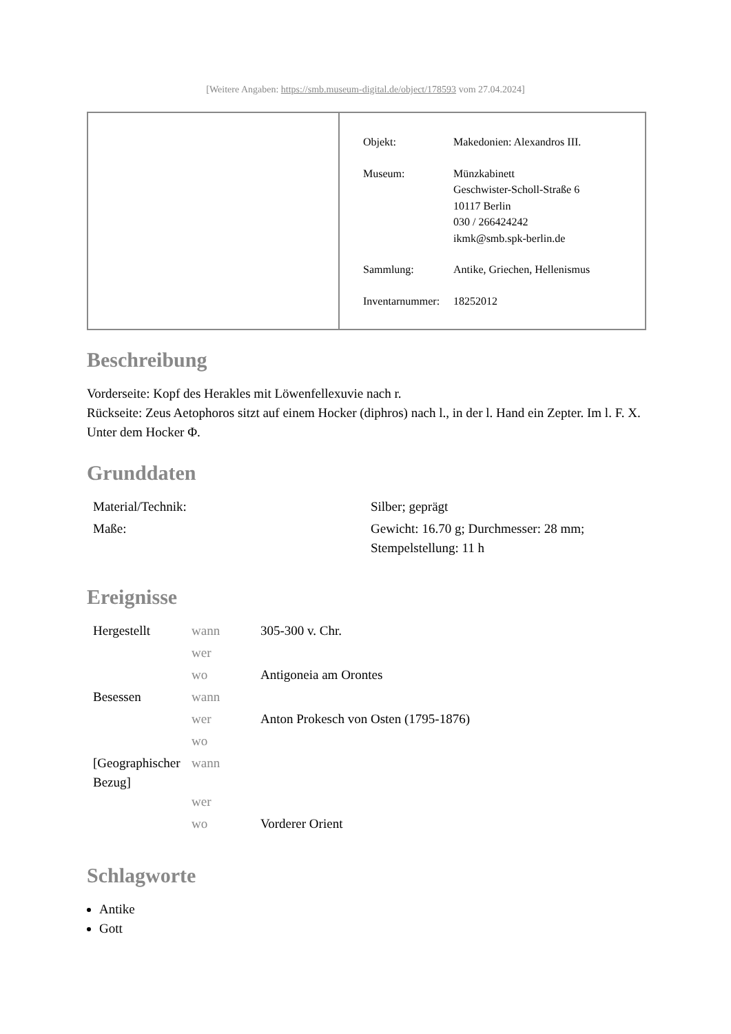[Weitere Angaben: https://smb.museum-digital.de/object/178593 vom 27.04.2024]
| Objekt: | Makedonien: Alexandros III. |
| Museum: | Münzkabinett Geschwister-Scholl-Straße 6 10117 Berlin 030 / 266424242 ikmk@smb.spk-berlin.de |
| Sammlung: | Antike, Griechen, Hellenismus |
| Inventarnummer: | 18252012 |
Beschreibung
Vorderseite: Kopf des Herakles mit Löwenfellexuvie nach r.
Rückseite: Zeus Aetophoros sitzt auf einem Hocker (diphros) nach l., in der l. Hand ein Zepter. Im l. F. X. Unter dem Hocker Φ.
Grunddaten
| Material/Technik: | Silber; geprägt |
| Maße: | Gewicht: 16.70 g; Durchmesser: 28 mm; Stempelstellung: 11 h |
Ereignisse
| Hergestellt | wann | 305-300 v. Chr. |
| | wer | |
| | wo | Antigoneia am Orontes |
| Besessen | wann | |
| | wer | Anton Prokesch von Osten (1795-1876) |
| | wo | |
| [Geographischer Bezug] | wann | |
| | wer | |
| | wo | Vorderer Orient |
Schlagworte
Antike
Gott